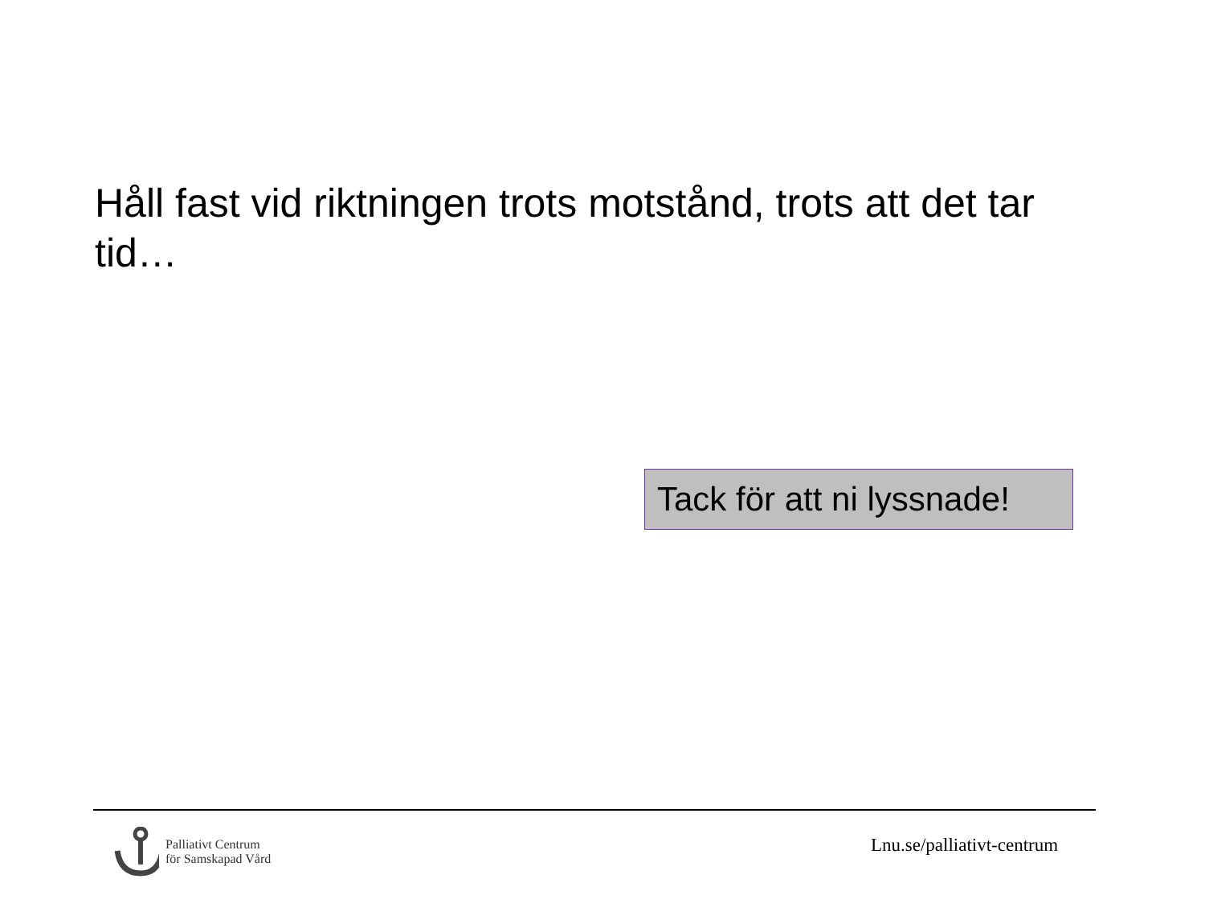Håll fast vid riktningen trots motstånd, trots att det tar tid…
Tack för att ni lyssnade!
Palliativt Centrum
för Samskapad Vård
Lnu.se/palliativt-centrum